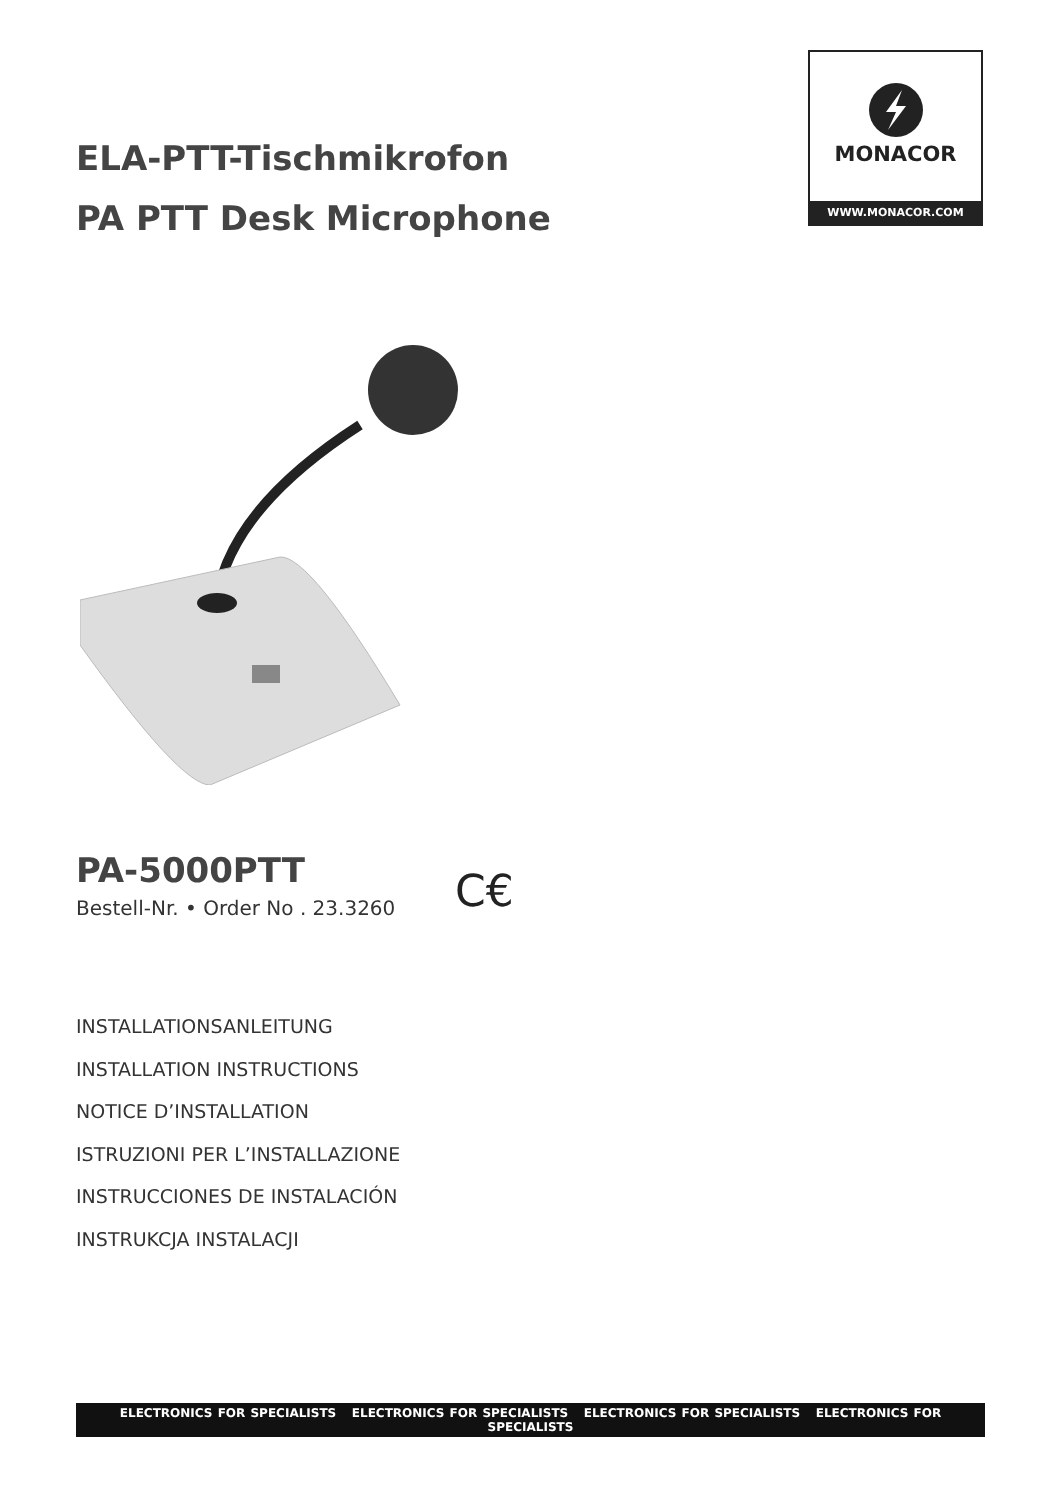ELA-PTT-Tischmikrofon
PA PTT Desk Microphone
MONACOR
WWW.MONACOR.COM
PA-5000PTT
Bestell-Nr. • Order No . 23.3260
C€
INSTALLATIONSANLEITUNG
INSTALLATION INSTRUCTIONS
NOTICE D’INSTALLATION
ISTRUZIONI PER L’INSTALLAZIONE
INSTRUCCIONES DE INSTALACIÓN
INSTRUKCJA INSTALACJI
ELECTRONICS FOR SPECIALISTS ELECTRONICS FOR SPECIALISTS ELECTRONICS FOR SPECIALISTS ELECTRONICS FOR SPECIALISTS